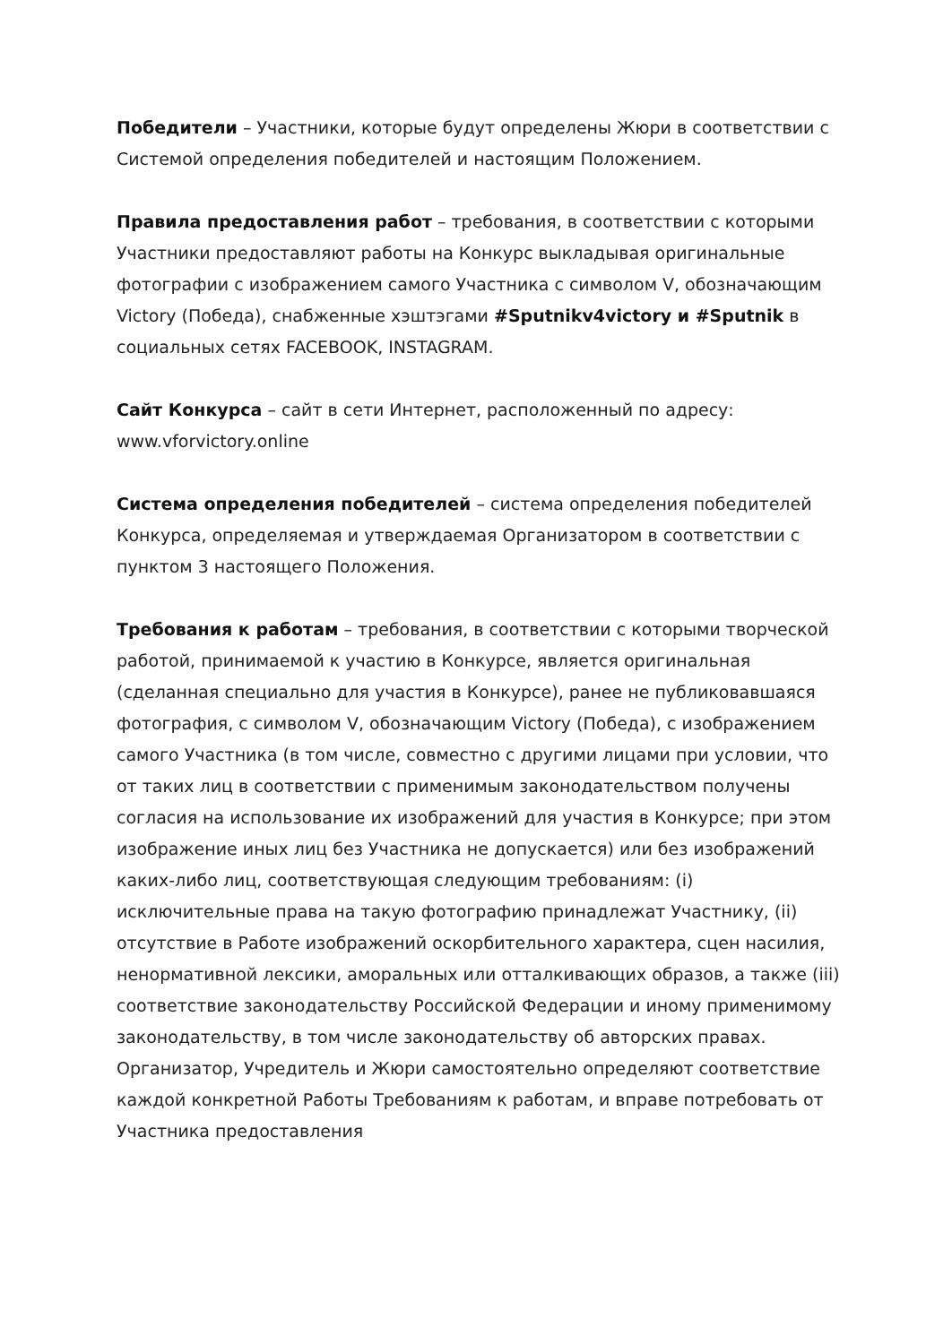Победители – Участники, которые будут определены Жюри в соответствии с Системой определения победителей и настоящим Положением.
Правила предоставления работ – требования, в соответствии с которыми Участники предоставляют работы на Конкурс выкладывая оригинальные фотографии с изображением самого Участника с символом V, обозначающим Victory (Победа), снабженные хэштэгами #Sputnikv4victory и #Sputnik в социальных сетях FACEBOOK, INSTAGRAM.
Сайт Конкурса – сайт в сети Интернет, расположенный по адресу: www.vforvictory.online
Система определения победителей – система определения победителей Конкурса, определяемая и утверждаемая Организатором в соответствии с пунктом 3 настоящего Положения.
Требования к работам – требования, в соответствии с которыми творческой работой, принимаемой к участию в Конкурсе, является оригинальная (сделанная специально для участия в Конкурсе), ранее не публиковавшаяся фотография, с символом V, обозначающим Victory (Победа), с изображением самого Участника (в том числе, совместно с другими лицами при условии, что от таких лиц в соответствии с применимым законодательством получены согласия на использование их изображений для участия в Конкурсе; при этом изображение иных лиц без Участника не допускается) или без изображений каких-либо лиц, соответствующая следующим требованиям: (i) исключительные права на такую фотографию принадлежат Участнику, (ii) отсутствие в Работе изображений оскорбительного характера, сцен насилия, ненормативной лексики, аморальных или отталкивающих образов, а также (iii) соответствие законодательству Российской Федерации и иному применимому законодательству, в том числе законодательству об авторских правах. Организатор, Учредитель и Жюри самостоятельно определяют соответствие каждой конкретной Работы Требованиям к работам, и вправе потребовать от Участника предоставления